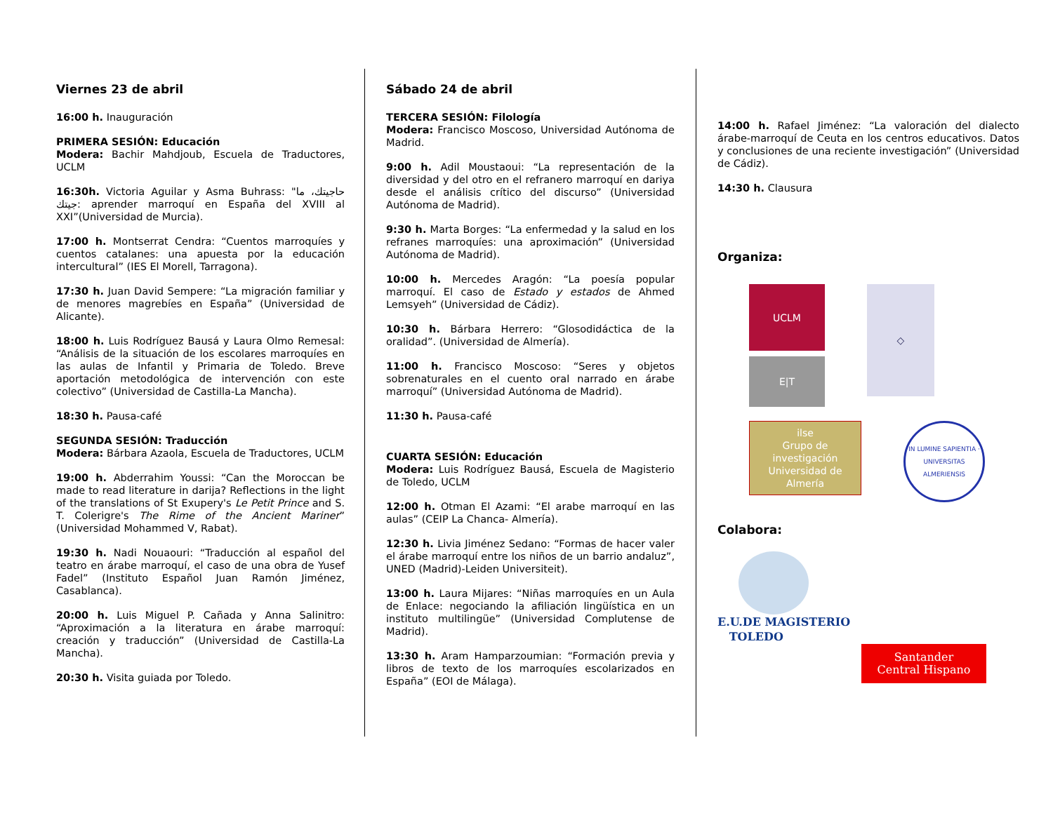Viernes 23 de abril
16:00 h. Inauguración
PRIMERA SESIÓN: Educación
Modera: Bachir Mahdjoub, Escuela de Traductores, UCLM
16:30h. Victoria Aguilar y Asma Buhrass: "حاجيتك، ما جيتك: aprender marroquí en España del XVIII al XXI”(Universidad de Murcia).
17:00 h. Montserrat Cendra: “Cuentos marroquíes y cuentos catalanes: una apuesta por la educación intercultural” (IES El Morell, Tarragona).
17:30 h. Juan David Sempere: “La migración familiar y de menores magrebíes en España” (Universidad de Alicante).
18:00 h. Luis Rodríguez Bausá y Laura Olmo Remesal: “Análisis de la situación de los escolares marroquíes en las aulas de Infantil y Primaria de Toledo. Breve aportación metodológica de intervención con este colectivo” (Universidad de Castilla-La Mancha).
18:30 h. Pausa-café
SEGUNDA SESIÓN: Traducción
Modera: Bárbara Azaola, Escuela de Traductores, UCLM
19:00 h. Abderrahim Youssi: “Can the Moroccan be made to read literature in darija? Reflections in the light of the translations of St Exupery's Le Petit Prince and S. T. Colerigre's The Rime of the Ancient Mariner” (Universidad Mohammed V, Rabat).
19:30 h. Nadi Nouaouri: “Traducción al español del teatro en árabe marroquí, el caso de una obra de Yusef Fadel” (Instituto Español Juan Ramón Jiménez, Casablanca).
20:00 h. Luis Miguel P. Cañada y Anna Salinitro: “Aproximación a la literatura en árabe marroquí: creación y traducción” (Universidad de Castilla-La Mancha).
20:30 h. Visita guiada por Toledo.
Sábado 24 de abril
TERCERA SESIÓN: Filología
Modera: Francisco Moscoso, Universidad Autónoma de Madrid.
9:00 h. Adil Moustaoui: “La representación de la diversidad y del otro en el refranero marroquí en dariya desde el análisis crítico del discurso” (Universidad Autónoma de Madrid).
9:30 h. Marta Borges: “La enfermedad y la salud en los refranes marroquíes: una aproximación” (Universidad Autónoma de Madrid).
10:00 h. Mercedes Aragón: “La poesía popular marroquí. El caso de Estado y estados de Ahmed Lemsyeh” (Universidad de Cádiz).
10:30 h. Bárbara Herrero: “Glosodidáctica de la oralidad”. (Universidad de Almería).
11:00 h. Francisco Moscoso: “Seres y objetos sobrenaturales en el cuento oral narrado en árabe marroquí” (Universidad Autónoma de Madrid).
11:30 h. Pausa-café
CUARTA SESIÓN: Educación
Modera: Luis Rodríguez Bausá, Escuela de Magisterio de Toledo, UCLM
12:00 h. Otman El Azami: “El arabe marroquí en las aulas” (CEIP La Chanca- Almería).
12:30 h. Livia Jiménez Sedano: “Formas de hacer valer el árabe marroquí entre los niños de un barrio andaluz”, UNED (Madrid)-Leiden Universiteit).
13:00 h. Laura Mijares: “Niñas marroquíes en un Aula de Enlace: negociando la afiliación lingüística en un instituto multilingüe” (Universidad Complutense de Madrid).
13:30 h. Aram Hamparzoumian: “Formación previa y libros de texto de los marroquíes escolarizados en España” (EOI de Málaga).
14:00 h. Rafael Jiménez: “La valoración del dialecto árabe-marroquí de Ceuta en los centros educativos. Datos y conclusiones de una reciente investigación” (Universidad de Cádiz).
14:30 h. Clausura
Organiza:
UCLM
E|T
◇
ilse
Grupo de investigación
Universidad de Almería
IN LUMINE SAPIENTIA · UNIVERSITAS ALMERIENSIS
Colabora:
E.U.DE MAGISTERIO
TOLEDO
Santander
Central Hispano